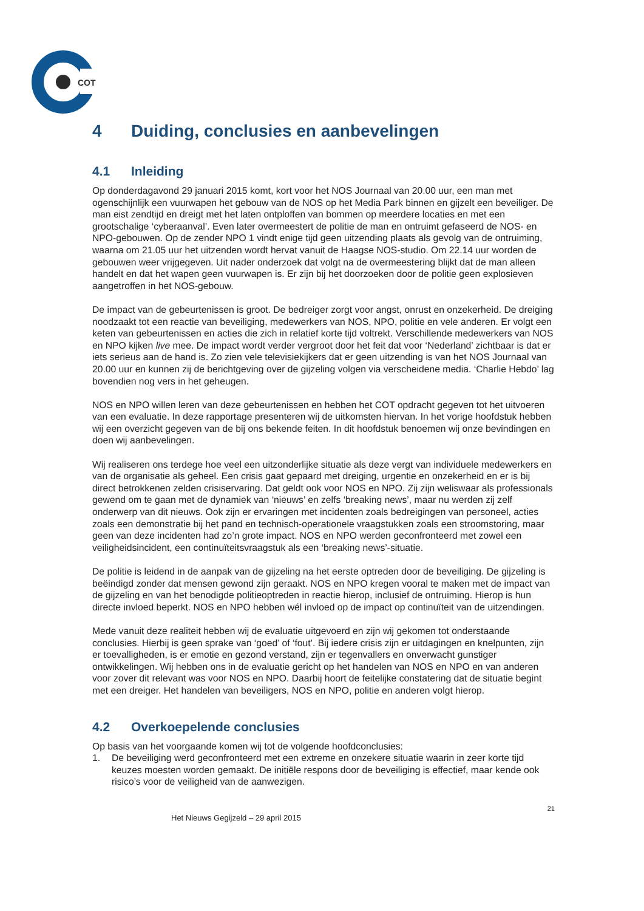COT
4 Duiding, conclusies en aanbevelingen
4.1 Inleiding
Op donderdagavond 29 januari 2015 komt, kort voor het NOS Journaal van 20.00 uur, een man met ogenschijnlijk een vuurwapen het gebouw van de NOS op het Media Park binnen en gijzelt een beveiliger. De man eist zendtijd en dreigt met het laten ontploffen van bommen op meerdere locaties en met een grootschalige ‘cyberaanval’. Even later overmeestert de politie de man en ontruimt gefaseerd de NOS- en NPO-gebouwen. Op de zender NPO 1 vindt enige tijd geen uitzending plaats als gevolg van de ontruiming, waarna om 21.05 uur het uitzenden wordt hervat vanuit de Haagse NOS-studio. Om 22.14 uur worden de gebouwen weer vrijgegeven. Uit nader onderzoek dat volgt na de overmeestering blijkt dat de man alleen handelt en dat het wapen geen vuurwapen is. Er zijn bij het doorzoeken door de politie geen explosieven aangetroffen in het NOS-gebouw.
De impact van de gebeurtenissen is groot. De bedreiger zorgt voor angst, onrust en onzekerheid. De dreiging noodzaakt tot een reactie van beveiliging, medewerkers van NOS, NPO, politie en vele anderen. Er volgt een keten van gebeurtenissen en acties die zich in relatief korte tijd voltrekt. Verschillende medewerkers van NOS en NPO kijken live mee. De impact wordt verder vergroot door het feit dat voor ‘Nederland’ zichtbaar is dat er iets serieus aan de hand is. Zo zien vele televisiekijkers dat er geen uitzending is van het NOS Journaal van 20.00 uur en kunnen zij de berichtgeving over de gijzeling volgen via verscheidene media. ‘Charlie Hebdo’ lag bovendien nog vers in het geheugen.
NOS en NPO willen leren van deze gebeurtenissen en hebben het COT opdracht gegeven tot het uitvoeren van een evaluatie. In deze rapportage presenteren wij de uitkomsten hiervan. In het vorige hoofdstuk hebben wij een overzicht gegeven van de bij ons bekende feiten. In dit hoofdstuk benoemen wij onze bevindingen en doen wij aanbevelingen.
Wij realiseren ons terdege hoe veel een uitzonderlijke situatie als deze vergt van individuele medewerkers en van de organisatie als geheel. Een crisis gaat gepaard met dreiging, urgentie en onzekerheid en er is bij direct betrokkenen zelden crisiservaring. Dat geldt ook voor NOS en NPO. Zij zijn weliswaar als professionals gewend om te gaan met de dynamiek van ‘nieuws’ en zelfs ‘breaking news’, maar nu werden zij zelf onderwerp van dit nieuws. Ook zijn er ervaringen met incidenten zoals bedreigingen van personeel, acties zoals een demonstratie bij het pand en technisch-operationele vraagstukken zoals een stroomstoring, maar geen van deze incidenten had zo’n grote impact. NOS en NPO werden geconfronteerd met zowel een veiligheidsincident, een continuïteitsvraagstuk als een ‘breaking news’-situatie.
De politie is leidend in de aanpak van de gijzeling na het eerste optreden door de beveiliging. De gijzeling is beëindigd zonder dat mensen gewond zijn geraakt. NOS en NPO kregen vooral te maken met de impact van de gijzeling en van het benodigde politieoptreden in reactie hierop, inclusief de ontruiming. Hierop is hun directe invloed beperkt. NOS en NPO hebben wél invloed op de impact op continuïteit van de uitzendingen.
Mede vanuit deze realiteit hebben wij de evaluatie uitgevoerd en zijn wij gekomen tot onderstaande conclusies. Hierbij is geen sprake van ‘goed’ of ‘fout’. Bij iedere crisis zijn er uitdagingen en knelpunten, zijn er toevalligheden, is er emotie en gezond verstand, zijn er tegenvallers en onverwacht gunstiger ontwikkelingen. Wij hebben ons in de evaluatie gericht op het handelen van NOS en NPO en van anderen voor zover dit relevant was voor NOS en NPO. Daarbij hoort de feitelijke constatering dat de situatie begint met een dreiger. Het handelen van beveiligers, NOS en NPO, politie en anderen volgt hierop.
4.2 Overkoepelende conclusies
Op basis van het voorgaande komen wij tot de volgende hoofdconclusies:
1. De beveiliging werd geconfronteerd met een extreme en onzekere situatie waarin in zeer korte tijd keuzes moesten worden gemaakt. De initiële respons door de beveiliging is effectief, maar kende ook risico’s voor de veiligheid van de aanwezigen.
21
Het Nieuws Gegijzeld – 29 april 2015